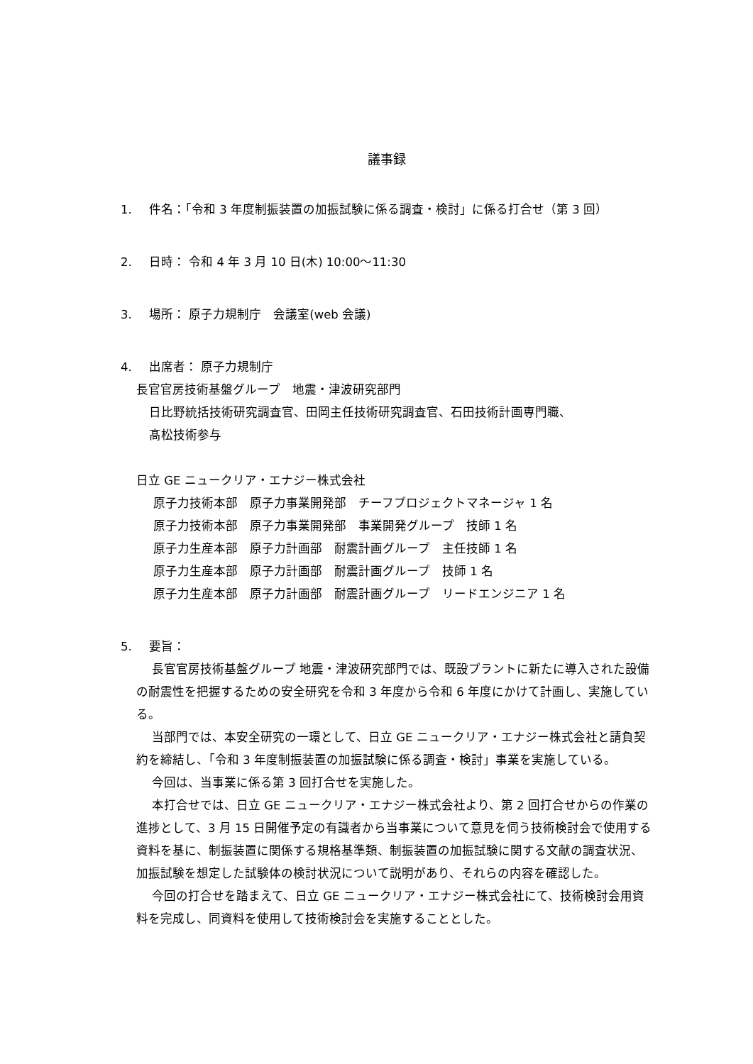議事録
1. 件名：「令和 3 年度制振装置の加振試験に係る調査・検討」に係る打合せ（第 3 回）
2. 日時： 令和 4 年 3 月 10 日(木) 10:00～11:30
3. 場所： 原子力規制庁　会議室(web 会議)
4. 出席者： 原子力規制庁
長官官房技術基盤グループ　地震・津波研究部門
日比野統括技術研究調査官、田岡主任技術研究調査官、石田技術計画専門職、
髙松技術参与
日立 GE ニュークリア・エナジー株式会社
原子力技術本部　原子力事業開発部　チーフプロジェクトマネージャ 1 名
原子力技術本部　原子力事業開発部　事業開発グループ　技師 1 名
原子力生産本部　原子力計画部　耐震計画グループ　主任技師 1 名
原子力生産本部　原子力計画部　耐震計画グループ　技師 1 名
原子力生産本部　原子力計画部　耐震計画グループ　リードエンジニア 1 名
5. 要旨：
長官官房技術基盤グループ 地震・津波研究部門では、既設プラントに新たに導入された設備の耐震性を把握するための安全研究を令和 3 年度から令和 6 年度にかけて計画し、実施している。
当部門では、本安全研究の一環として、日立 GE ニュークリア・エナジー株式会社と請負契約を締結し、「令和 3 年度制振装置の加振試験に係る調査・検討」事業を実施している。
今回は、当事業に係る第 3 回打合せを実施した。
本打合せでは、日立 GE ニュークリア・エナジー株式会社より、第 2 回打合せからの作業の進捗として、3 月 15 日開催予定の有識者から当事業について意見を伺う技術検討会で使用する資料を基に、制振装置に関係する規格基準類、制振装置の加振試験に関する文献の調査状況、加振試験を想定した試験体の検討状況について説明があり、それらの内容を確認した。
今回の打合せを踏まえて、日立 GE ニュークリア・エナジー株式会社にて、技術検討会用資料を完成し、同資料を使用して技術検討会を実施することとした。